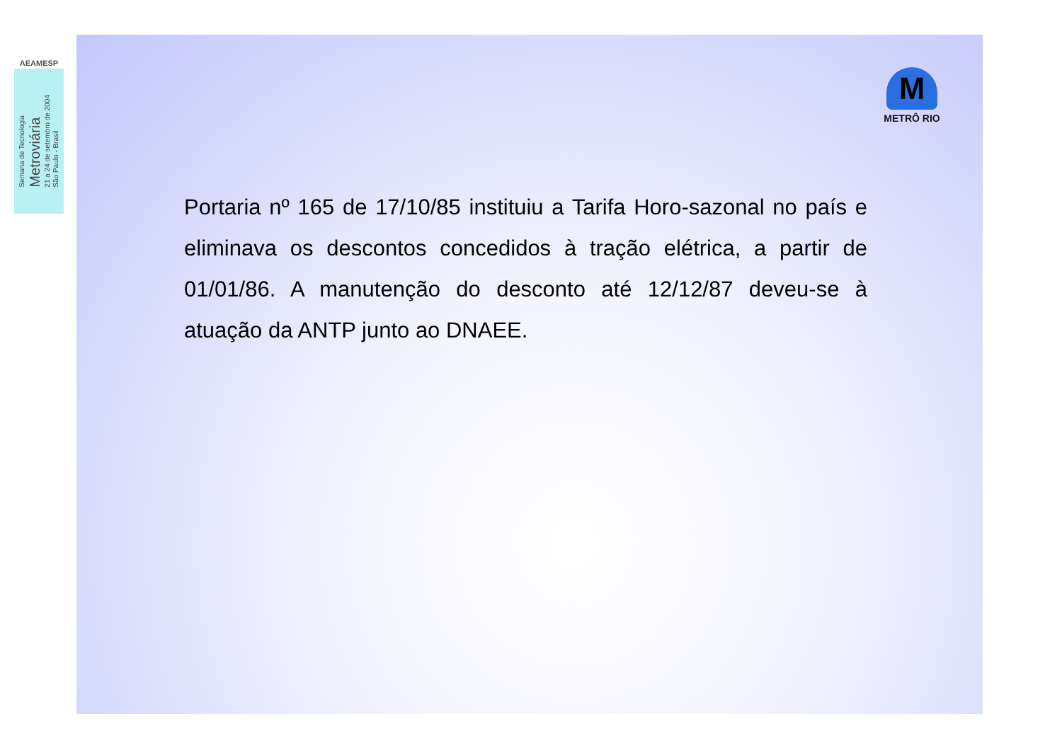AEAMESP
Semana de Tecnologia
Metroviária
21 a 24 de setembro de 2004
São Paulo - Brasil
M
METRÔ RIO
Portaria nº 165 de 17/10/85 instituiu a Tarifa Horo-sazonal no país e eliminava os descontos concedidos à tração elétrica, a partir de 01/01/86. A manutenção do desconto até 12/12/87 deveu-se à atuação da ANTP junto ao DNAEE.